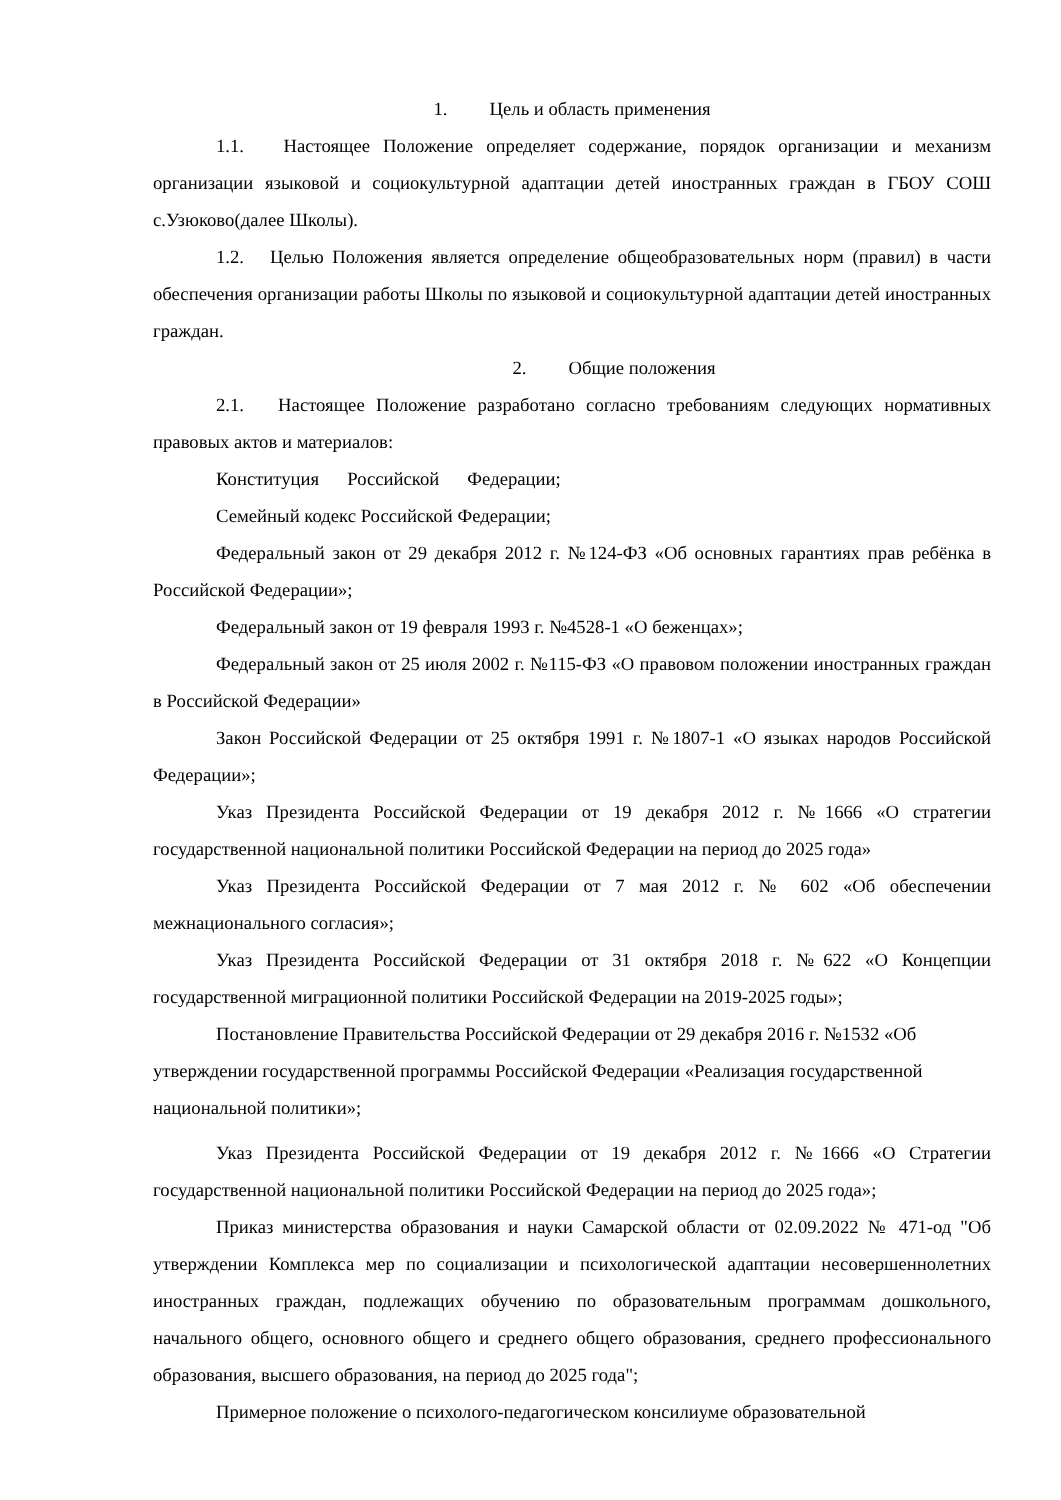1. Цель и область применения
1.1. Настоящее Положение определяет содержание, порядок организации и механизм организации языковой и социокультурной адаптации детей иностранных граждан в ГБОУ СОШ с.Узюково(далее Школы).
1.2. Целью Положения является определение общеобразовательных норм (правил) в части обеспечения организации работы Школы по языковой и социокультурной адаптации детей иностранных граждан.
2. Общие положения
2.1. Настоящее Положение разработано согласно требованиям следующих нормативных правовых актов и материалов:
Конституция Российской Федерации;
Семейный кодекс Российской Федерации;
Федеральный закон от 29 декабря 2012 г. №124-ФЗ «Об основных гарантиях прав ребёнка в Российской Федерации»;
Федеральный закон от 19 февраля 1993 г. №4528-1 «О беженцах»;
Федеральный закон от 25 июля 2002 г. №115-ФЗ «О правовом положении иностранных граждан в Российской Федерации»
Закон Российской Федерации от 25 октября 1991 г. №1807-1 «О языках народов Российской Федерации»;
Указ Президента Российской Федерации от 19 декабря 2012 г. №1666 «О стратегии государственной национальной политики Российской Федерации на период до 2025 года»
Указ Президента Российской Федерации от 7 мая 2012 г. № 602 «Об обеспечении межнационального согласия»;
Указ Президента Российской Федерации от 31 октября 2018 г. №622 «О Концепции государственной миграционной политики Российской Федерации на 2019-2025 годы»;
Постановление Правительства Российской Федерации от 29 декабря 2016 г. №1532 «Об утверждении государственной программы Российской Федерации «Реализация государственной национальной политики»;
Указ Президента Российской Федерации от 19 декабря 2012 г. №1666 «О Стратегии государственной национальной политики Российской Федерации на период до 2025 года»;
Приказ министерства образования и науки Самарской области от 02.09.2022 № 471-од "Об утверждении Комплекса мер по социализации и психологической адаптации несовершеннолетних иностранных граждан, подлежащих обучению по образовательным программам дошкольного, начального общего, основного общего и среднего общего образования, среднего профессионального образования, высшего образования, на период до 2025 года";
Примерное положение о психолого-педагогическом консилиуме образовательной